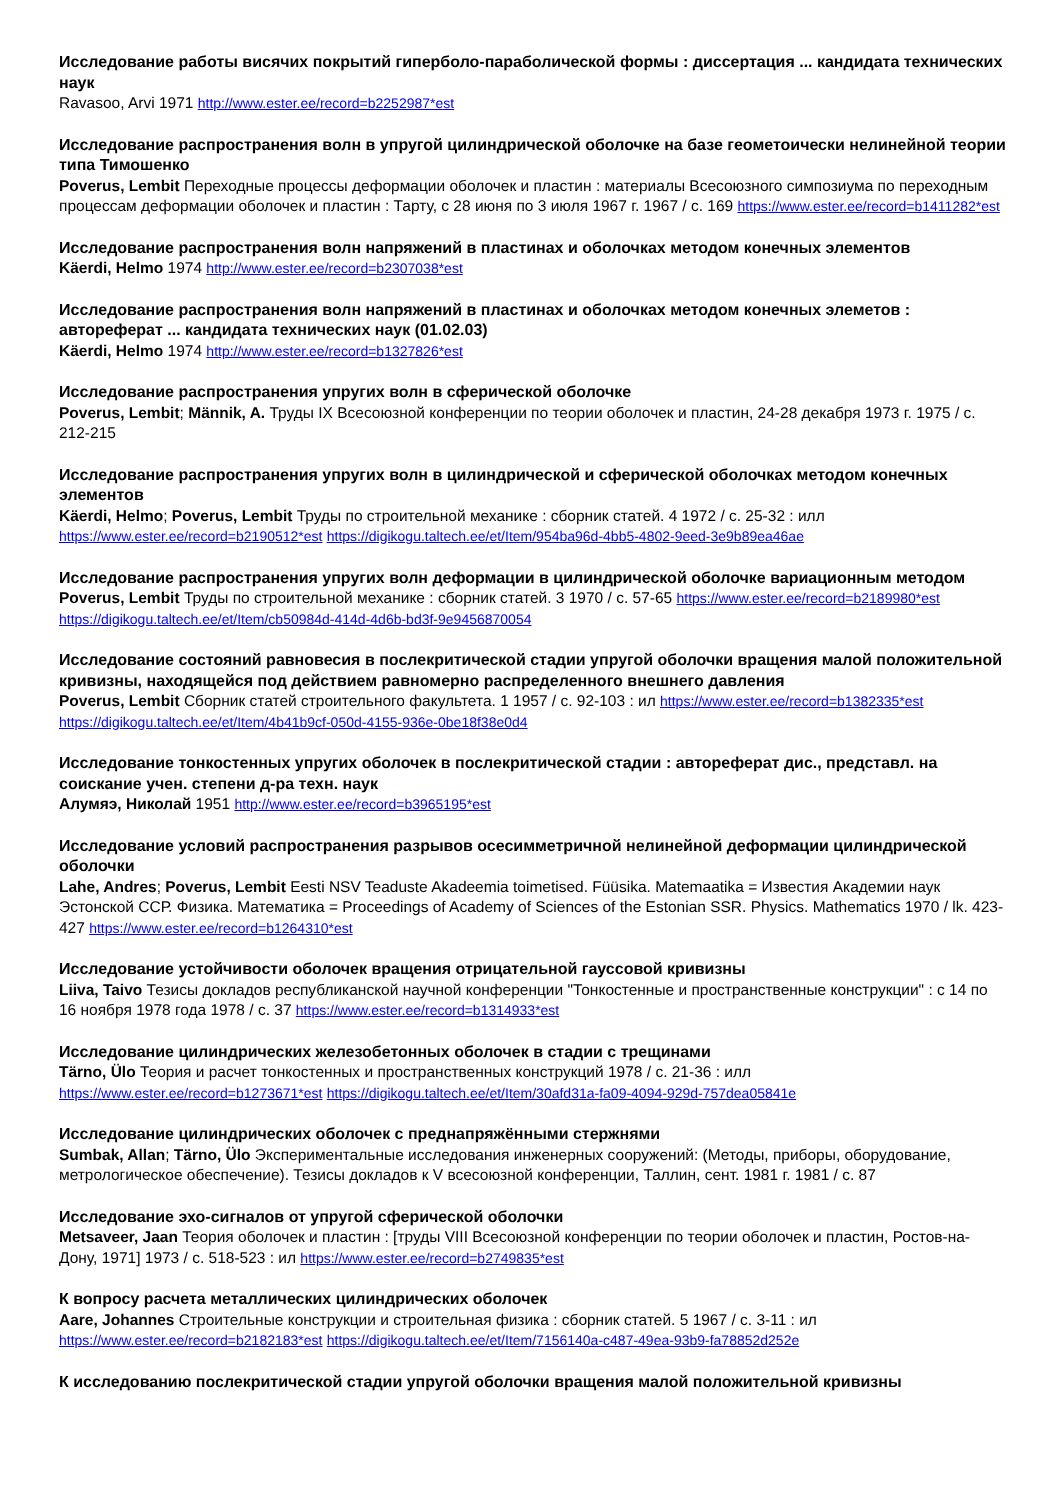Исследование работы висячих покрытий гиперболо-параболической формы : диссертация ... кандидата технических наук
Ravasoo, Arvi 1971 http://www.ester.ee/record=b2252987*est
Исследование распространения волн в упругой цилиндрической оболочке на базе геометоически нелинейной теории типа Тимошенко
Poverus, Lembit Переходные процессы деформации оболочек и пластин : материалы Всесоюзного симпозиума по переходным процессам деформации оболочек и пластин : Тарту, с 28 июня по 3 июля 1967 г. 1967 / с. 169 https://www.ester.ee/record=b1411282*est
Исследование распространения волн напряжений в пластинах и оболочках методом конечных элементов
Käerdi, Helmo 1974 http://www.ester.ee/record=b2307038*est
Исследование распространения волн напряжений в пластинах и оболочках методом конечных элеметов : автореферат ... кандидата технических наук (01.02.03)
Käerdi, Helmo 1974 http://www.ester.ee/record=b1327826*est
Исследование распространения упругих волн в сферической оболочке
Poverus, Lembit; Männik, A. Труды IX Всесоюзной конференции по теории оболочек и пластин, 24-28 декабря 1973 г. 1975 / с. 212-215
Исследование распространения упругих волн в цилиндрической и сферической оболочках методом конечных элементов
Käerdi, Helmo; Poverus, Lembit Труды по строительной механике : сборник статей. 4 1972 / с. 25-32 : илл https://www.ester.ee/record=b2190512*est https://digikogu.taltech.ee/et/Item/954ba96d-4bb5-4802-9eed-3e9b89ea46ae
Исследование распространения упругих волн деформации в цилиндрической оболочке вариационным методом
Poverus, Lembit Труды по строительной механике : сборник статей. 3 1970 / с. 57-65 https://www.ester.ee/record=b2189980*est https://digikogu.taltech.ee/et/Item/cb50984d-414d-4d6b-bd3f-9e9456870054
Исследование состояний равновесия в послекритической стадии упругой оболочки вращения малой положительной кривизны, находящейся под действием равномерно распределенного внешнего давления
Poverus, Lembit Сборник статей строительного факультета. 1 1957 / с. 92-103 : ил https://www.ester.ee/record=b1382335*est https://digikogu.taltech.ee/et/Item/4b41b9cf-050d-4155-936e-0be18f38e0d4
Исследование тонкостенных упругих оболочек в послекритической стадии : автореферат дис., представл. на соискание учен. степени д-ра техн. наук
Алумяэ, Николай 1951 http://www.ester.ee/record=b3965195*est
Исследование условий распространения разрывов осесимметричной нелинейной деформации цилиндрической оболочки
Lahe, Andres; Poverus, Lembit Eesti NSV Teaduste Akadeemia toimetised. Füüsika. Matemaatika = Известия Академии наук Эстонской ССР. Физика. Математика = Proceedings of Academy of Sciences of the Estonian SSR. Physics. Mathematics 1970 / lk. 423-427 https://www.ester.ee/record=b1264310*est
Исследование устойчивости оболочек вращения отрицательной гауссовой кривизны
Liiva, Taivo Тезисы докладов республиканской научной конференции "Тонкостенные и пространственные конструкции" : с 14 по 16 ноября 1978 года 1978 / с. 37 https://www.ester.ee/record=b1314933*est
Исследование цилиндрических железобетонных оболочек в стадии с трещинами
Tärno, Ülo Теория и расчет тонкостенных и пространственных конструкций 1978 / с. 21-36 : илл https://www.ester.ee/record=b1273671*est https://digikogu.taltech.ee/et/Item/30afd31a-fa09-4094-929d-757dea05841e
Исследование цилиндрических оболочек с преднапряжёнными стержнями
Sumbak, Allan; Tärno, Ülo Экспериментальные исследования инженерных сооружений: (Методы, приборы, оборудование, метрологическое обеспечение). Тезисы докладов к V всесоюзной конференции, Таллин, сент. 1981 г. 1981 / с. 87
Исследование эхо-сигналов от упругой сферической оболочки
Metsaveer, Jaan Теория оболочек и пластин : [труды VIII Всесоюзной конференции по теории оболочек и пластин, Ростов-на-Дону, 1971] 1973 / с. 518-523 : ил https://www.ester.ee/record=b2749835*est
К вопросу расчета металлических цилиндрических оболочек
Aare, Johannes Строительные конструкции и строительная физика : сборник статей. 5 1967 / с. 3-11 : ил https://www.ester.ee/record=b2182183*est https://digikogu.taltech.ee/et/Item/7156140a-c487-49ea-93b9-fa78852d252e
К исследованию послекритической стадии упругой оболочки вращения малой положительной кривизны